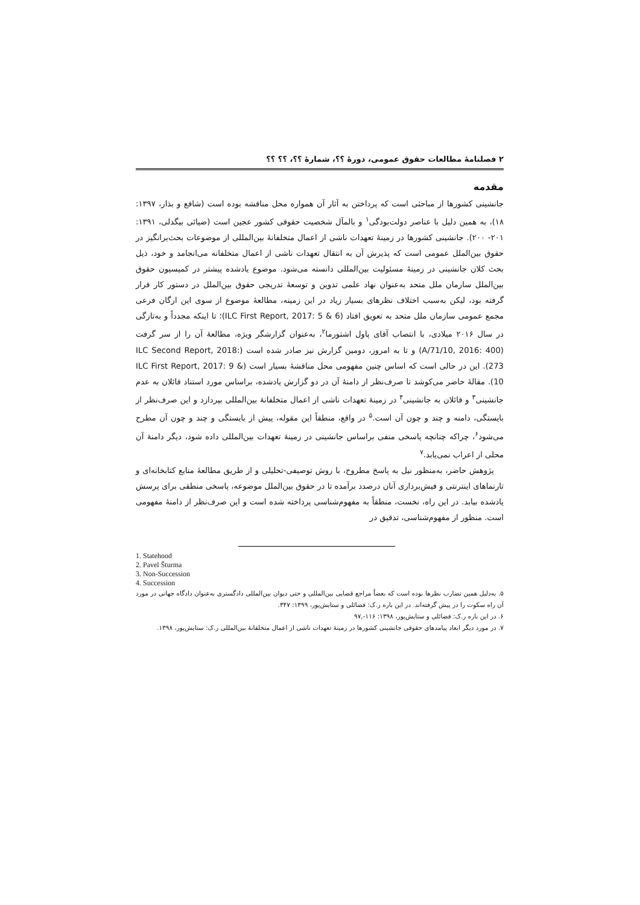۲ فصلنامهٔ مطالعات حقوق عمومی، دورهٔ ؟؟، شمارهٔ ؟؟، ؟؟ ؟؟
مقدمه
جانشینی کشورها از مباحثی است که پرداختن به آثار آن همواره محل مناقشه بوده است (شافع و بذار، ۱۳۹۷: ۱۸)، به همین دلیل با عناصر دولت‌بودگی<sup>۱</sup> و بالمآل شخصیت حقوقی کشور عجین است (ضیائی بیگدلی، ۱۳۹۱: ۲۰۱- ۲۰۰). جانشینی کشورها در زمینهٔ تعهدات ناشی از اعمال متخلفانهٔ بین‌المللی از موضوعات بحث‌برانگیز در حقوق بین‌الملل عمومی است که پذیرش آن به انتقال تعهدات ناشی از اعمال متخلفانه می‌انجامد و خود، ذیل بحث کلان جانشینی در زمینهٔ مسئولیت بین‌المللی دانسته می‌شود. موضوع یادشده پیشتر در کمیسیون حقوق بین‌الملل سازمان ملل متحد به‌عنوان نهاد علمی تدوین و توسعهٔ تدریجی حقوق بین‌الملل در دستور کار قرار گرفته بود، لیکن به‌سبب اختلاف نظرهای بسیار زیاد در این زمینه، مطالعهٔ موضوع از سوی این ارگان فرعی مجمع عمومی سازمان ملل متحد به تعویق افتاد (ILC First Report, 2017: 5 & 6)؛ تا اینکه مجدداً و به‌تازگی در سال ۲۰۱۶ میلادی، با انتصاب آقای پاول اشتورما<sup>۲</sup>، به‌عنوان گزارشگر ویژه، مطالعهٔ آن را از سر گرفت (A/71/10, 2016: 400) و تا به امروز، دومین گزارش نیز صادر شده است (ILC Second Report, 2018: 273). این در حالی است که اساس چنین مفهومی محل مناقشهٔ بسیار است (ILC First Report, 2017: 9 & 10). مقالهٔ حاضر می‌کوشد تا صرف‌نظر از دامنهٔ آن در دو گزارش یادشده، براساس مورد استناد قائلان به عدم جانشینی<sup>۳</sup> و قائلان به جانشینی<sup>۴</sup> در زمینهٔ تعهدات ناشی از اعمال متخلفانهٔ بین‌المللی بپردازد و این صرف‌نظر از بایستگی، دامنه و چند و چون آن است.<sup>۵</sup> در واقع، منطقاً این مقوله، پیش از بایستگی و چند و چون آن مطرح می‌شود<sup>۶</sup>، چراکه چنانچه پاسخی منفی براساس جانشینی در زمینهٔ تعهدات بین‌المللی داده شود، دیگر دامنهٔ آن محلی از اعراب نمی‌یابد.<sup>۷</sup>
پژوهش حاضر، به‌منظور نیل به پاسخ مطروح، با روش توصیفی-تحلیلی و از طریق مطالعهٔ منابع کتابخانه‌ای و تارنماهای اینترنتی و فیش‌برداری آنان درصدد برآمده تا در حقوق بین‌الملل موضوعه، پاسخی منطقی برای پرسش یادشده بیابد. در این راه، نخست، منطقاً به مفهوم‌شناسی پرداخته شده است و این صرف‌نظر از دامنهٔ مفهومی است. منظور از مفهوم‌شناسی، تدقیق در
1. Statehood
2. Pavel Šturma
3. Non-Succession
4. Succession
۵. به‌دلیل همین تضارب نظرها بوده است که بعضاً مراجع قضایی بین‌المللی و حتی دیوان بین‌المللی دادگستری به‌عنوان دادگاه جهانی در مورد آن راه سکوت را در پیش گرفته‌اند. در این باره ر.ک: فضائلی و ستایش‌پور، ۱۳۹۹: ۳۴۷.
۶. در این باره ر.ک: فضائلی و ستایش‌پور، ۱۳۹۸: ۱۱۶-,۹۷
۷. در مورد دیگر ابعاد پیامدهای حقوقی جانشینی کشورها در زمینهٔ تعهدات ناشی از اعمال متخلفانهٔ بین‌المللی ر.ک: ستایش‌پور، ۱۳۹۸.